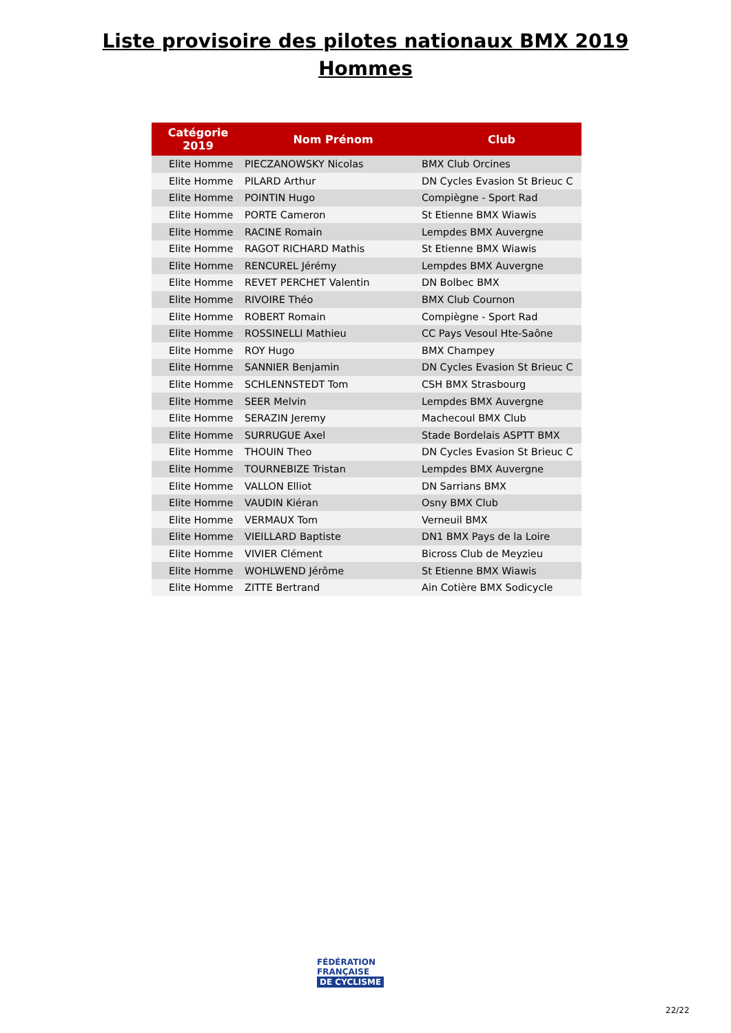Liste provisoire des pilotes nationaux BMX 2019
Hommes
| Catégorie 2019 | Nom Prénom | Club |
| --- | --- | --- |
| Elite Homme | PIECZANOWSKY Nicolas | BMX Club Orcines |
| Elite Homme | PILARD Arthur | DN Cycles Evasion St Brieuc C |
| Elite Homme | POINTIN Hugo | Compiègne - Sport Rad |
| Elite Homme | PORTE Cameron | St Etienne BMX Wiawis |
| Elite Homme | RACINE Romain | Lempdes BMX Auvergne |
| Elite Homme | RAGOT RICHARD Mathis | St Etienne BMX Wiawis |
| Elite Homme | RENCUREL Jérémy | Lempdes BMX Auvergne |
| Elite Homme | REVET PERCHET Valentin | DN Bolbec BMX |
| Elite Homme | RIVOIRE Théo | BMX Club Cournon |
| Elite Homme | ROBERT Romain | Compiègne - Sport Rad |
| Elite Homme | ROSSINELLI Mathieu | CC Pays Vesoul Hte-Saône |
| Elite Homme | ROY Hugo | BMX Champey |
| Elite Homme | SANNIER Benjamin | DN Cycles Evasion St Brieuc C |
| Elite Homme | SCHLENNSTEDT Tom | CSH BMX Strasbourg |
| Elite Homme | SEER Melvin | Lempdes BMX Auvergne |
| Elite Homme | SERAZIN Jeremy | Machecoul BMX Club |
| Elite Homme | SURRUGUE Axel | Stade Bordelais ASPTT BMX |
| Elite Homme | THOUIN Theo | DN Cycles Evasion St Brieuc C |
| Elite Homme | TOURNEBIZE Tristan | Lempdes BMX Auvergne |
| Elite Homme | VALLON Elliot | DN Sarrians BMX |
| Elite Homme | VAUDIN Kiéran | Osny BMX Club |
| Elite Homme | VERMAUX Tom | Verneuil BMX |
| Elite Homme | VIEILLARD Baptiste | DN1 BMX Pays de la Loire |
| Elite Homme | VIVIER Clément | Bicross Club de Meyzieu |
| Elite Homme | WOHLWEND Jérôme | St Etienne BMX Wiawis |
| Elite Homme | ZITTE Bertrand | Ain Cotière BMX Sodicycle |
FÉDÉRATION
FRANÇAISE
DE CYCLISME
22/22